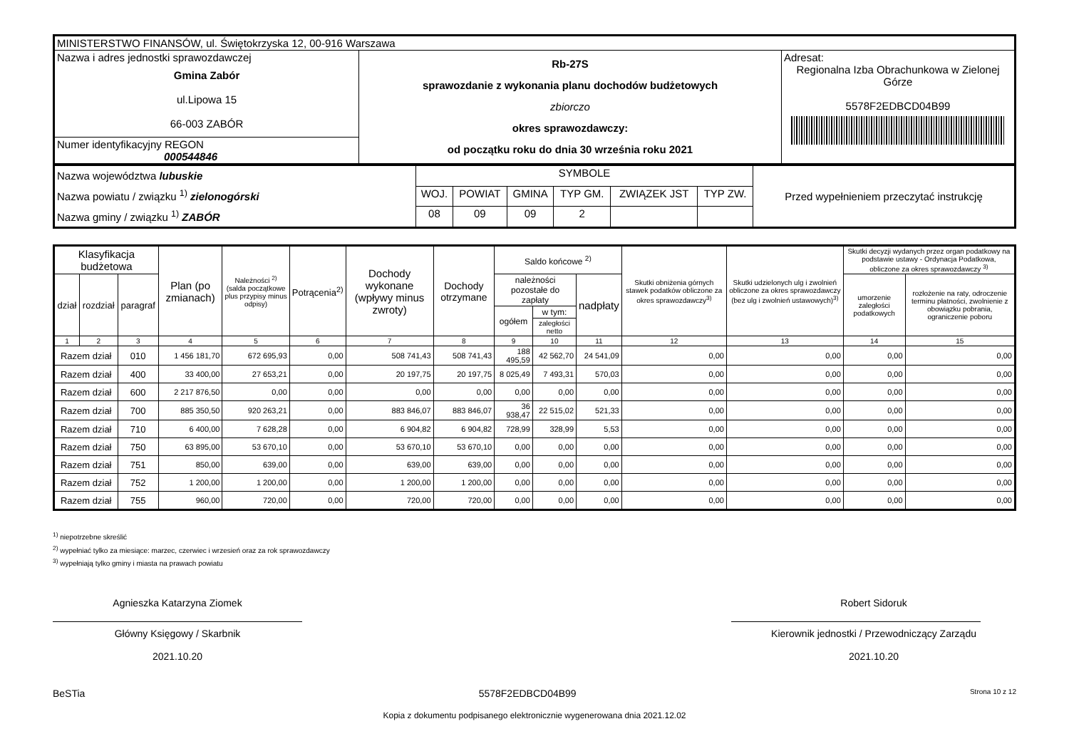| MINISTERSTWO FINANSÓW, ul. Świętokrzyska 12, 00-916 Warszawa | | |
| Nazwa i adres jednostki sprawozdawczej Gmina Zabór ul.Lipowa 15 66-003 ZABÓR | Rb-27S sprawozdanie z wykonania planu dochodów budżetowych zbiorczo okres sprawozdawczy: od początku roku do dnia 30 września roku 2021 | Adresat: Regionalna Izba Obrachunkowa w Zielonej Górze 5578F2EDBCD04B99 |
| Numer identyfikacyjny REGON 000544846 | | |
| Nazwa województwa lubuskie Nazwa powiatu / związku <sup>1)</sup> zielonogórski Nazwa gminy / związku <sup>1)</sup> ZABÓR | SYMBOLE | | | | | | Przed wypełnieniem przeczytać instrukcję |
| | WOJ. | POWIAT | GMINA | TYP GM. | ZWIĄZEK JST | TYP ZW. | |
| | 08 | 09 | 09 | 2 | | | |
| Klasyfikacja budżetowa | | | Plan (po zmianach) | Należności <sup>2)</sup> (salda początkowe plus przypisy minus odpisy) | Potrącenia<sup>2)</sup> | Dochody wykonane (wpływy minus zwroty) | Dochody otrzymane | Saldo końcowe <sup>2)</sup> | | | Skutki obniżenia górnych stawek podatków obliczone za okres sprawozdawczy<sup>3)</sup> | Skutki udzielonych ulg i zwolnień obliczone za okres sprawozdawczy (bez ulg i zwolnień ustawowych)<sup>3)</sup> | Skutki decyzji wydanych przez organ podatkowy na podstawie ustawy - Ordynacja Podatkowa, obliczone za okres sprawozdawczy <sup>3)</sup> | |
| --- | --- | --- | --- | --- | --- | --- | --- | --- | --- | --- | --- | --- | --- | --- |
| dział | rozdział | paragraf | | | | | | należności pozostałe do zapłaty | | nadpłaty | | | umorzenie zaległości podatkowych | rozłożenie na raty, odroczenie terminu płatności, zwolnienie z obowiązku pobrania, ograniczenie poboru |
| | | | | | | | | ogółem | w tym: | | | | | |
| | | | | | | | | | zaległości netto | | | | | |
| 1 | 2 | 3 | 4 | 5 | 6 | 7 | 8 | 9 | 10 | 11 | 12 | 13 | 14 | 15 |
| Razem dział | | 010 | 1 456 181,70 | 672 695,93 | 0,00 | 508 741,43 | 508 741,43 | 188 495,59 | 42 562,70 | 24 541,09 | 0,00 | 0,00 | 0,00 | 0,00 |
| Razem dział | | 400 | 33 400,00 | 27 653,21 | 0,00 | 20 197,75 | 20 197,75 | 8 025,49 | 7 493,31 | 570,03 | 0,00 | 0,00 | 0,00 | 0,00 |
| Razem dział | | 600 | 2 217 876,50 | 0,00 | 0,00 | 0,00 | 0,00 | 0,00 | 0,00 | 0,00 | 0,00 | 0,00 | 0,00 | 0,00 |
| Razem dział | | 700 | 885 350,50 | 920 263,21 | 0,00 | 883 846,07 | 883 846,07 | 36 938,47 | 22 515,02 | 521,33 | 0,00 | 0,00 | 0,00 | 0,00 |
| Razem dział | | 710 | 6 400,00 | 7 628,28 | 0,00 | 6 904,82 | 6 904,82 | 728,99 | 328,99 | 5,53 | 0,00 | 0,00 | 0,00 | 0,00 |
| Razem dział | | 750 | 63 895,00 | 53 670,10 | 0,00 | 53 670,10 | 53 670,10 | 0,00 | 0,00 | 0,00 | 0,00 | 0,00 | 0,00 | 0,00 |
| Razem dział | | 751 | 850,00 | 639,00 | 0,00 | 639,00 | 639,00 | 0,00 | 0,00 | 0,00 | 0,00 | 0,00 | 0,00 | 0,00 |
| Razem dział | | 752 | 1 200,00 | 1 200,00 | 0,00 | 1 200,00 | 1 200,00 | 0,00 | 0,00 | 0,00 | 0,00 | 0,00 | 0,00 | 0,00 |
| Razem dział | | 755 | 960,00 | 720,00 | 0,00 | 720,00 | 720,00 | 0,00 | 0,00 | 0,00 | 0,00 | 0,00 | 0,00 | 0,00 |
<sup>1)</sup> niepotrzebne skreślić
<sup>2)</sup> wypełniać tylko za miesiące: marzec, czerwiec i wrzesień oraz za rok sprawozdawczy
<sup>3)</sup> wypełniają tylko gminy i miasta na prawach powiatu
Agnieszka Katarzyna Ziomek
Główny Księgowy / Skarbnik
2021.10.20
Robert Sidoruk
Kierownik jednostki / Przewodniczący Zarządu
2021.10.20
BeSTia 5578F2EDBCD04B99 Strona 10 z 12
Kopia z dokumentu podpisanego elektronicznie wygenerowana dnia 2021.12.02